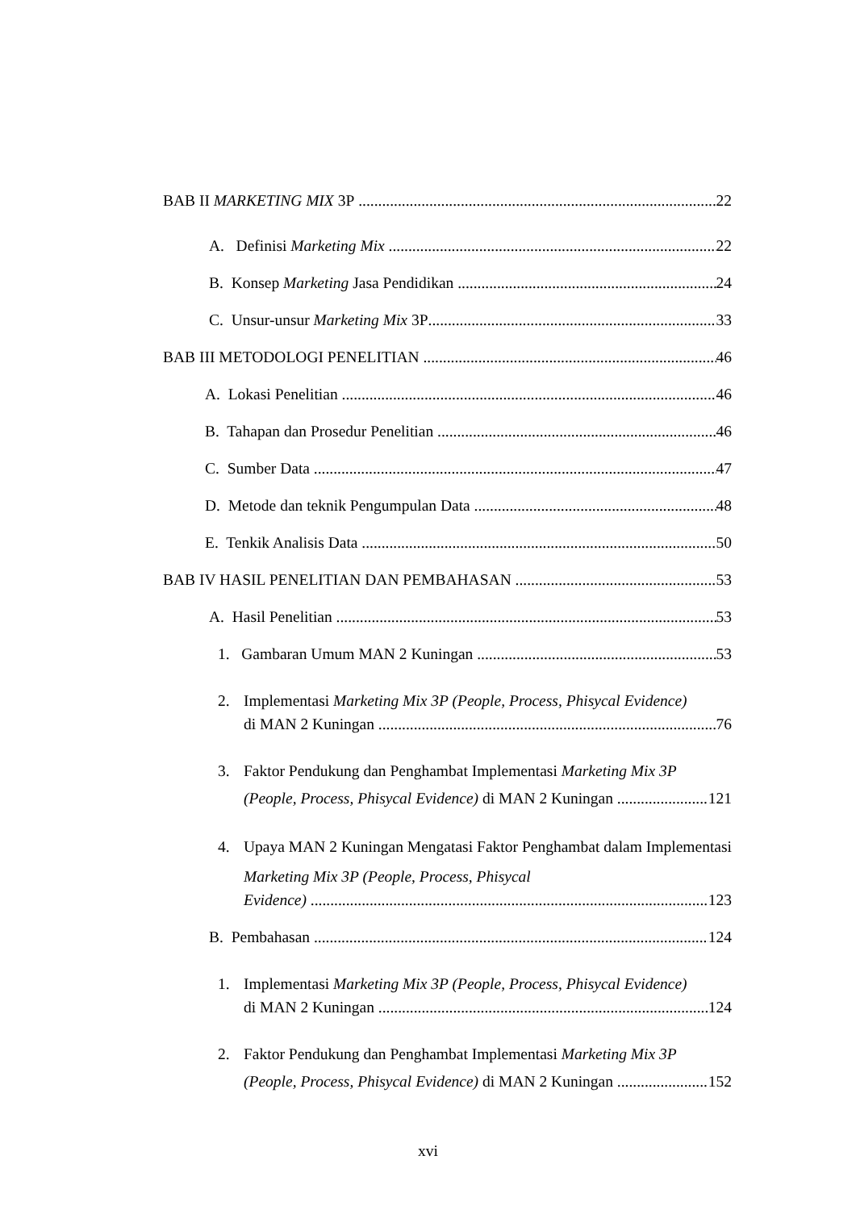BAB II MARKETING MIX 3P 22
A. Definisi Marketing Mix 22
B. Konsep Marketing Jasa Pendidikan 24
C. Unsur-unsur Marketing Mix 3P 33
BAB III METODOLOGI PENELITIAN 46
A. Lokasi Penelitian 46
B. Tahapan dan Prosedur Penelitian 46
C. Sumber Data 47
D. Metode dan teknik Pengumpulan Data 48
E. Tenkik Analisis Data 50
BAB IV HASIL PENELITIAN DAN PEMBAHASAN 53
A. Hasil Penelitian 53
1. Gambaran Umum MAN 2 Kuningan 53
2. Implementasi Marketing Mix 3P (People, Process, Phisycal Evidence)
di MAN 2 Kuningan 76
3. Faktor Pendukung dan Penghambat Implementasi Marketing Mix 3P
(People, Process, Phisycal Evidence) di MAN 2 Kuningan 121
4. Upaya MAN 2 Kuningan Mengatasi Faktor Penghambat dalam Implementasi Marketing Mix 3P (People, Process, Phisycal
Evidence) 123
B. Pembahasan 124
1. Implementasi Marketing Mix 3P (People, Process, Phisycal Evidence)
di MAN 2 Kuningan 124
2. Faktor Pendukung dan Penghambat Implementasi Marketing Mix 3P
(People, Process, Phisycal Evidence) di MAN 2 Kuningan 152
xvi